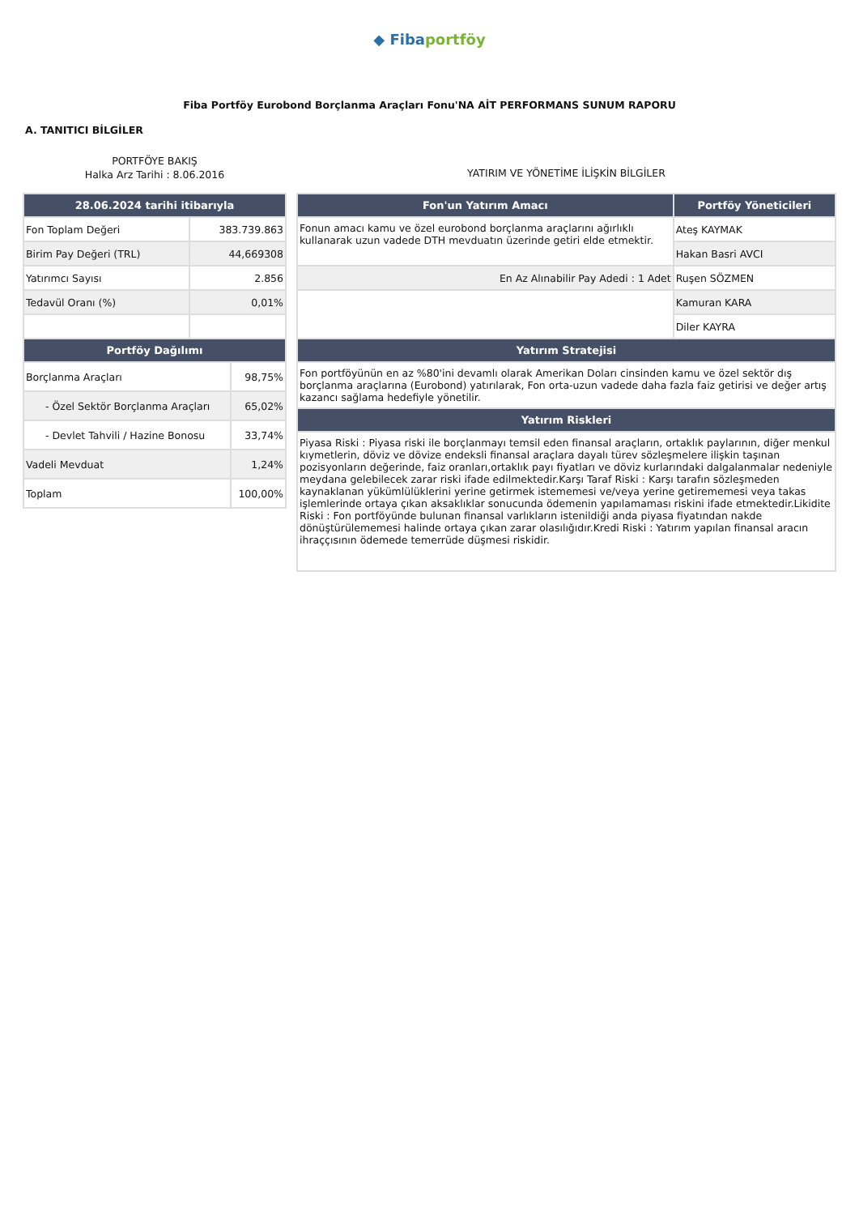◆ Fibaportföy
Fiba Portföy Eurobond Borçlanma Araçları Fonu'NA AİT PERFORMANS SUNUM RAPORU
A. TANITICI BİLGİLER
PORTFÖYE BAKIŞ
Halka Arz Tarihi : 8.06.2016
| 28.06.2024 tarihi itibarıyla | |
| --- | --- |
| Fon Toplam Değeri | 383.739.863 |
| Birim Pay Değeri (TRL) | 44,669308 |
| Yatırımcı Sayısı | 2.856 |
| Tedavül Oranı (%) | 0,01% |
| Portföy Dağılımı | |
| --- | --- |
| Borçlanma Araçları | 98,75% |
| - Özel Sektör Borçlanma Araçları | 65,02% |
| - Devlet Tahvili / Hazine Bonosu | 33,74% |
| Vadeli Mevduat | 1,24% |
| Toplam | 100,00% |
YATIRIM VE YÖNETİME İLİŞKİN BİLGİLER
| Fon'un Yatırım Amacı | Portföy Yöneticileri |
| --- | --- |
| Fonun amacı kamu ve özel eurobond borçlanma araçlarını ağırlıklı kullanarak uzun vadede DTH mevduatın üzerinde getiri elde etmektir. | Ateş KAYMAK |
| | Hakan Basri AVCI |
| En Az Alınabilir Pay Adedi : 1 Adet | Ruşen SÖZMEN |
| | Kamuran KARA |
| | Diler KAYRA |
| Yatırım Stratejisi | |
| Fon portföyünün en az %80'ini devamlı olarak Amerikan Doları cinsinden kamu ve özel sektör dış borçlanma araçlarına (Eurobond) yatırılarak, Fon orta-uzun vadede daha fazla faiz getirisi ve değer artış kazancı sağlama hedefiyle yönetilir. | |
| Yatırım Riskleri | |
| Piyasa Riski : Piyasa riski ile borçlanmayı temsil eden finansal araçların, ortaklık paylarının, diğer menkul kıymetlerin, döviz ve dövize endeksli finansal araçlara dayalı türev sözleşmelere ilişkin taşınan pozisyonların değerinde, faiz oranları,ortaklık payı fiyatları ve döviz kurlarındaki dalgalanmalar nedeniyle meydana gelebilecek zarar riski ifade edilmektedir.Karşı Taraf Riski : Karşı tarafın sözleşmeden kaynaklanan yükümlülüklerini yerine getirmek istememesi ve/veya yerine getirememesi veya takas işlemlerinde ortaya çıkan aksaklıklar sonucunda ödemenin yapılamaması riskini ifade etmektedir.Likidite Riski : Fon portföyünde bulunan finansal varlıkların istenildiği anda piyasa fiyatından nakde dönüştürülememesi halinde ortaya çıkan zarar olasılığıdır.Kredi Riski : Yatırım yapılan finansal aracın ihraççısının ödemede temerrüde düşmesi riskidir. | |